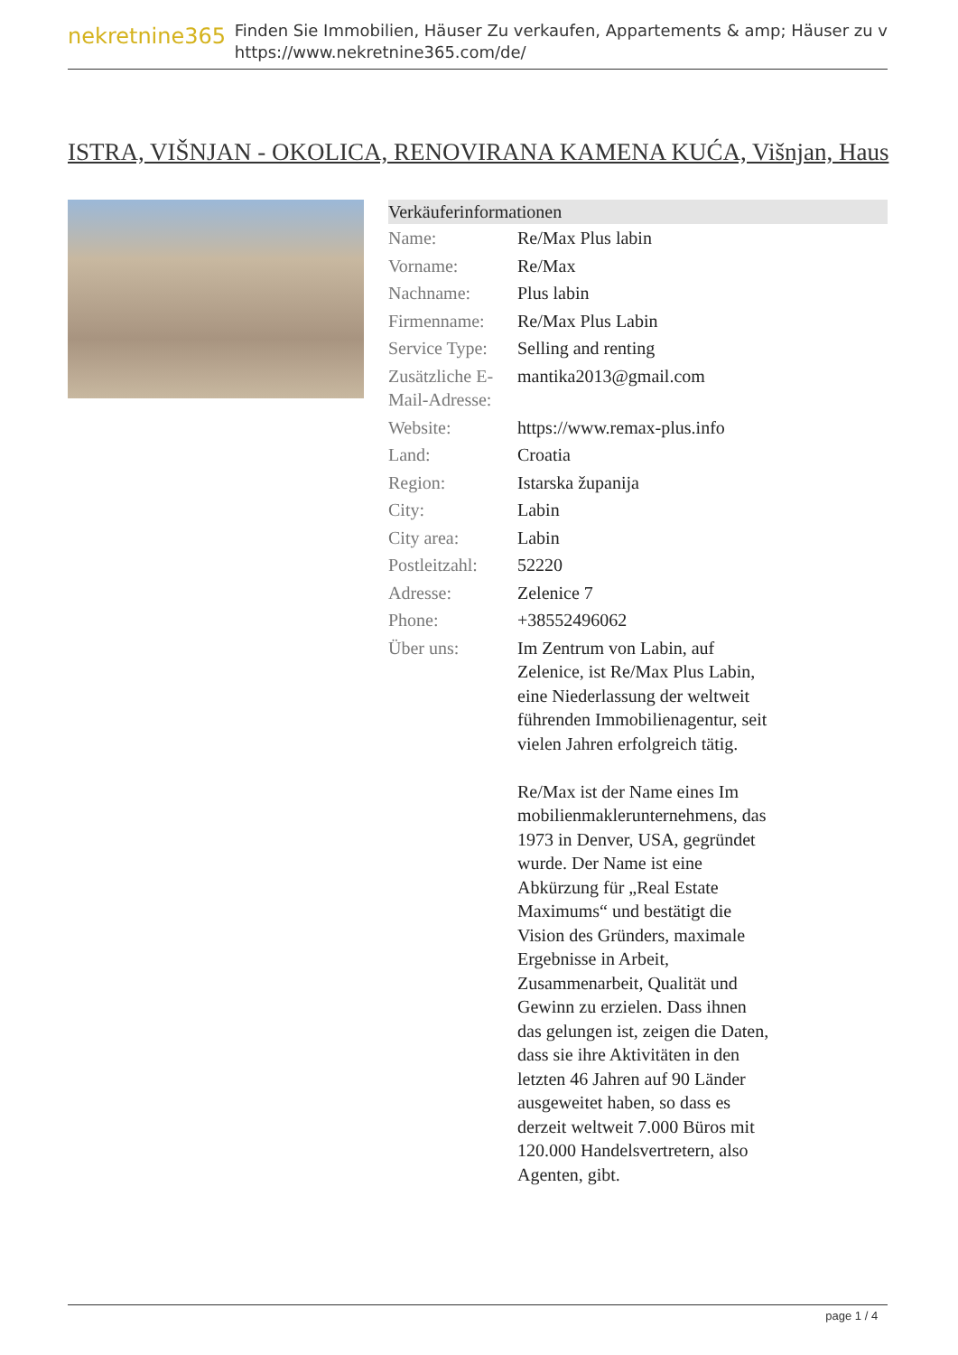nekretnine365
Finden Sie Immobilien, Häuser Zu verkaufen, Appartements & amp; Häuser zu v
https://www.nekretnine365.com/de/
ISTRA, VIŠNJAN - OKOLICA, RENOVIRANA KAMENA KUĆA, Višnjan, Haus
Verkäuferinformationen
| Name: | Re/Max Plus labin |
| Vorname: | Re/Max |
| Nachname: | Plus labin |
| Firmenname: | Re/Max Plus Labin |
| Service Type: | Selling and renting |
| Zusätzliche E-Mail-Adresse: | mantika2013@gmail.com |
| Website: | https://www.remax-plus.info |
| Land: | Croatia |
| Region: | Istarska županija |
| City: | Labin |
| City area: | Labin |
| Postleitzahl: | 52220 |
| Adresse: | Zelenice 7 |
| Phone: | +38552496062 |
| Über uns: | Im Zentrum von Labin, auf Zelenice, ist Re/Max Plus Labin, eine Niederlassung der weltweit führenden Immobilienagentur, seit vielen Jahren erfolgreich tätig. Re/Max ist der Name eines Im mobilienmaklerunternehmens, das 1973 in Denver, USA, gegründet wurde. Der Name ist eine Abkürzung für „Real Estate Maximums“ und bestätigt die Vision des Gründers, maximale Ergebnisse in Arbeit, Zusammenarbeit, Qualität und Gewinn zu erzielen. Dass ihnen das gelungen ist, zeigen die Daten, dass sie ihre Aktivitäten in den letzten 46 Jahren auf 90 Länder ausgeweitet haben, so dass es derzeit weltweit 7.000 Büros mit 120.000 Handelsvertretern, also Agenten, gibt. |
page 1 / 4